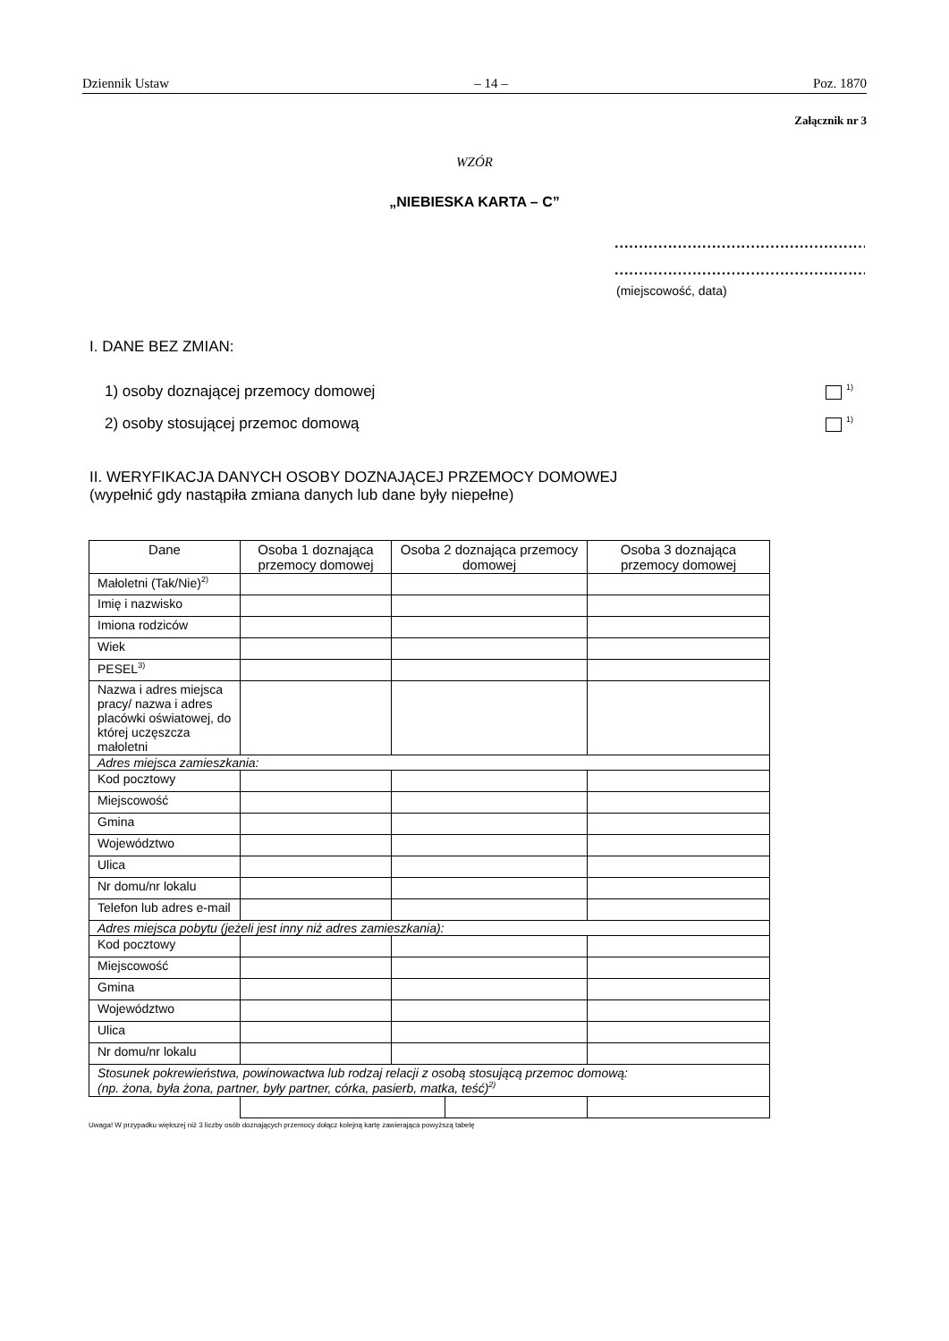Dziennik Ustaw – 14 – Poz. 1870
Załącznik nr 3
WZÓR
„NIEBIESKA KARTA – C”
.......................................................
.......................................................
(miejscowość, data)
I. DANE BEZ ZMIAN:
1) osoby doznającej przemocy domowej <sup>1)</sup>
2) osoby stosującej przemoc domową <sup>1)</sup>
II. WERYFIKACJA DANYCH OSOBY DOZNAJĄCEJ PRZEMOCY DOMOWEJ
(wypełnić gdy nastąpiła zmiana danych lub dane były niepełne)
| Dane | Osoba 1 doznająca przemocy domowej | Osoba 2 doznająca przemocy domowej | | Osoba 3 doznająca przemocy domowej |
| --- | --- | --- | --- | --- |
| Małoletni (Tak/Nie)<sup>2)</sup> | | | | |
| Imię i nazwisko | | | | |
| Imiona rodziców | | | | |
| Wiek | | | | |
| PESEL<sup>3)</sup> | | | | |
| Nazwa i adres miejsca pracy/ nazwa i adres placówki oświatowej, do której uczęszcza małoletni | | | | |
| Adres miejsca zamieszkania: | | | | |
| Kod pocztowy | | | | |
| Miejscowość | | | | |
| Gmina | | | | |
| Województwo | | | | |
| Ulica | | | | |
| Nr domu/nr lokalu | | | | |
| Telefon lub adres e-mail | | | | |
| Adres miejsca pobytu (jeżeli jest inny niż adres zamieszkania): | | | | |
| Kod pocztowy | | | | |
| Miejscowość | | | | |
| Gmina | | | | |
| Województwo | | | | |
| Ulica | | | | |
| Nr domu/nr lokalu | | | | |
| Stosunek pokrewieństwa, powinowactwa lub rodzaj relacji z osobą stosującą przemoc domową: (np. żona, była żona, partner, były partner, córka, pasierb, matka, teść)<sup>2)</sup> | | | | |
Uwaga! W przypadku większej niż 3 liczby osób doznających przemocy dołącz kolejną kartę zawierająca powyższą tabelę